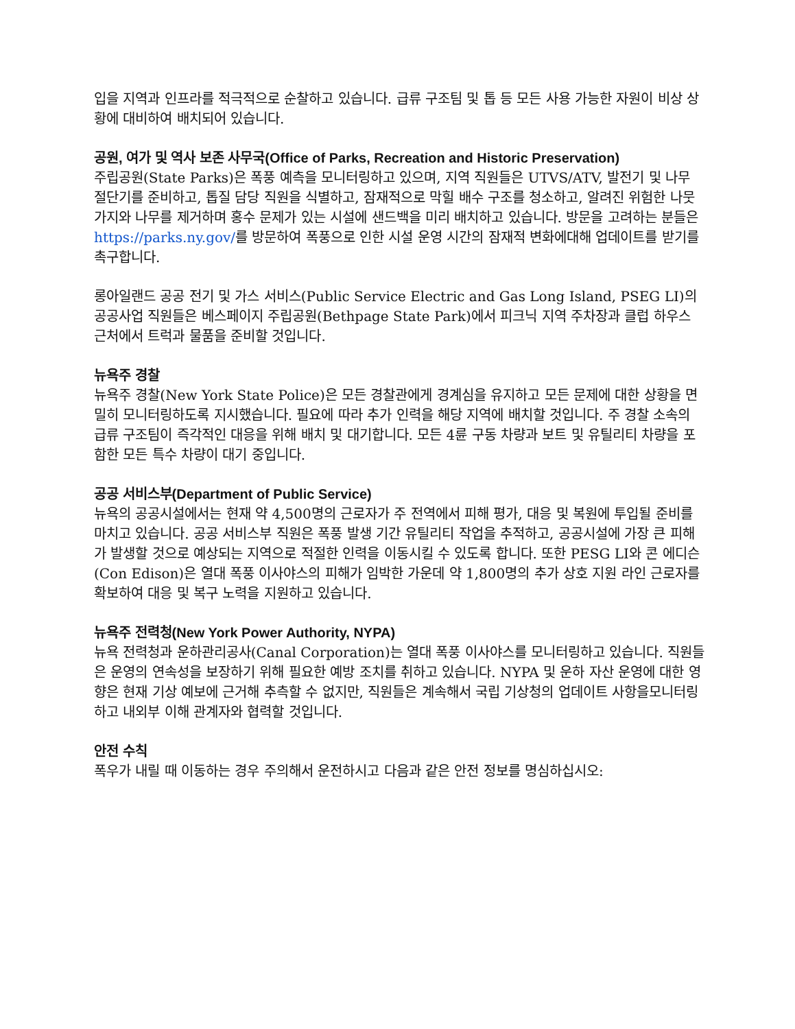입을 지역과 인프라를 적극적으로 순찰하고 있습니다. 급류 구조팀 및 톱 등 모든 사용 가능한 자원이 비상 상황에 대비하여 배치되어 있습니다.
공원, 여가 및 역사 보존 사무국(Office of Parks, Recreation and Historic Preservation)
주립공원(State Parks)은 폭풍 예측을 모니터링하고 있으며, 지역 직원들은 UTVS/ATV, 발전기 및 나무 절단기를 준비하고, 톱질 담당 직원을 식별하고, 잠재적으로 막힐 배수 구조를 청소하고, 알려진 위험한 나뭇가지와 나무를 제거하며 홍수 문제가 있는 시설에 샌드백을 미리 배치하고 있습니다. 방문을 고려하는 분들은 https://parks.ny.gov/를 방문하여 폭풍으로 인한 시설 운영 시간의 잠재적 변화에대해 업데이트를 받기를 촉구합니다.
롱아일랜드 공공 전기 및 가스 서비스(Public Service Electric and Gas Long Island, PSEG LI)의 공공사업 직원들은 베스페이지 주립공원(Bethpage State Park)에서 피크닉 지역 주차장과 클럽 하우스 근처에서 트럭과 물품을 준비할 것입니다.
뉴욕주 경찰
뉴욕주 경찰(New York State Police)은 모든 경찰관에게 경계심을 유지하고 모든 문제에 대한 상황을 면밀히 모니터링하도록 지시했습니다. 필요에 따라 추가 인력을 해당 지역에 배치할 것입니다. 주 경찰 소속의 급류 구조팀이 즉각적인 대응을 위해 배치 및 대기합니다. 모든 4륜 구동 차량과 보트 및 유틸리티 차량을 포함한 모든 특수 차량이 대기 중입니다.
공공 서비스부(Department of Public Service)
뉴욕의 공공시설에서는 현재 약 4,500명의 근로자가 주 전역에서 피해 평가, 대응 및 복원에 투입될 준비를 마치고 있습니다. 공공 서비스부 직원은 폭풍 발생 기간 유틸리티 작업을 추적하고, 공공시설에 가장 큰 피해가 발생할 것으로 예상되는 지역으로 적절한 인력을 이동시킬 수 있도록 합니다. 또한 PESG LI와 콘 에디슨(Con Edison)은 열대 폭풍 이사야스의 피해가 임박한 가운데 약 1,800명의 추가 상호 지원 라인 근로자를 확보하여 대응 및 복구 노력을 지원하고 있습니다.
뉴욕주 전력청(New York Power Authority, NYPA)
뉴욕 전력청과 운하관리공사(Canal Corporation)는 열대 폭풍 이사야스를 모니터링하고 있습니다. 직원들은 운영의 연속성을 보장하기 위해 필요한 예방 조치를 취하고 있습니다. NYPA 및 운하 자산 운영에 대한 영향은 현재 기상 예보에 근거해 추측할 수 없지만, 직원들은 계속해서 국립 기상청의 업데이트 사항을모니터링하고 내외부 이해 관계자와 협력할 것입니다.
안전 수칙
폭우가 내릴 때 이동하는 경우 주의해서 운전하시고 다음과 같은 안전 정보를 명심하십시오: